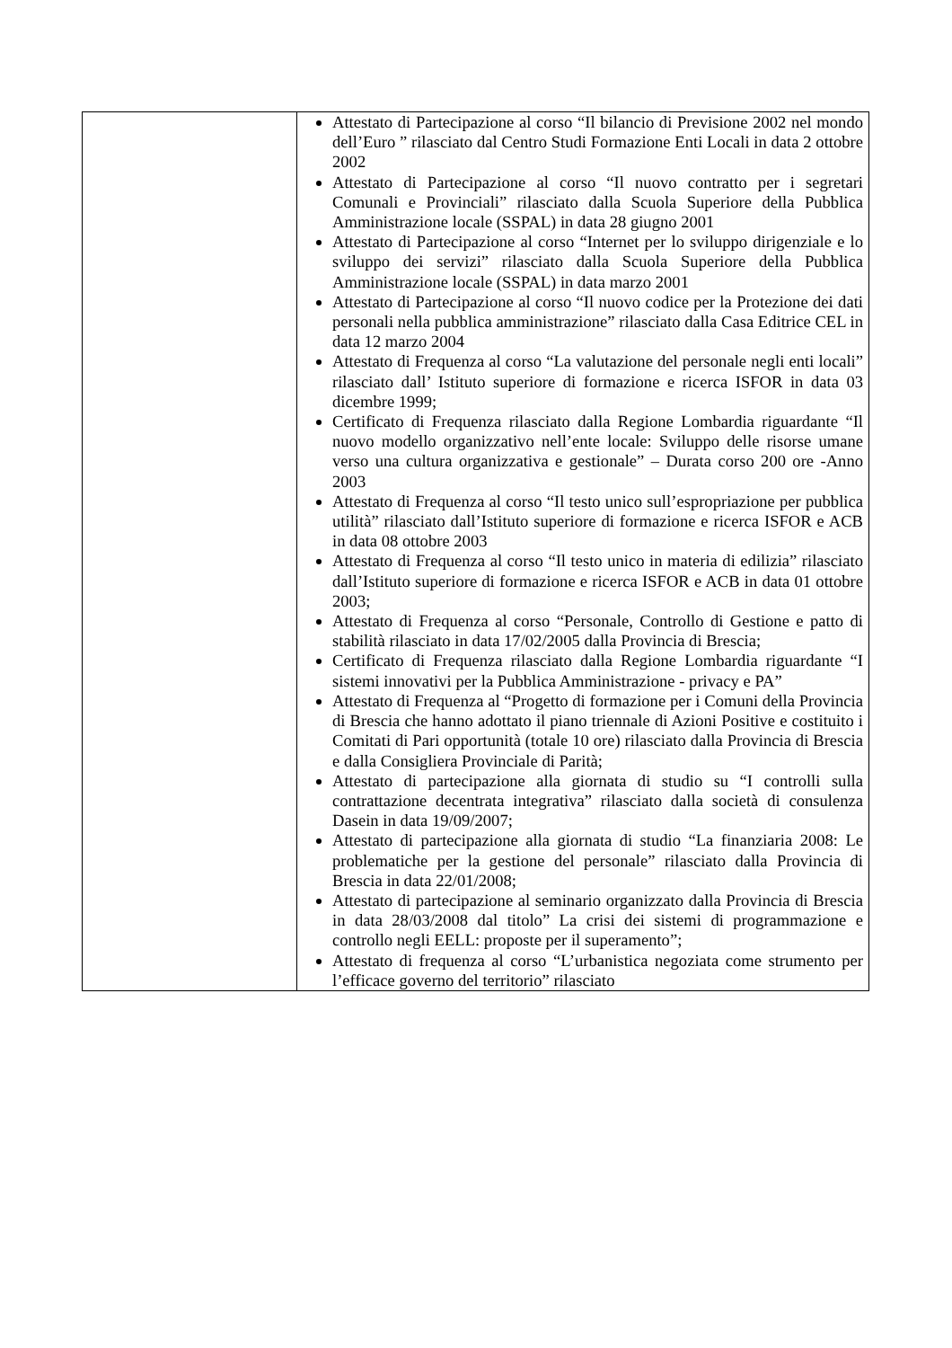| | Attestato di Partecipazione al corso “Il bilancio di Previsione 2002 nel mondo dell’Euro ” rilasciato dal Centro Studi Formazione Enti Locali in data 2 ottobre 2002 Attestato di Partecipazione al corso “Il nuovo contratto per i segretari Comunali e Provinciali” rilasciato dalla Scuola Superiore della Pubblica Amministrazione locale (SSPAL) in data 28 giugno 2001 Attestato di Partecipazione al corso “Internet per lo sviluppo dirigenziale e lo sviluppo dei servizi” rilasciato dalla Scuola Superiore della Pubblica Amministrazione locale (SSPAL) in data marzo 2001 Attestato di Partecipazione al corso “Il nuovo codice per la Protezione dei dati personali nella pubblica amministrazione” rilasciato dalla Casa Editrice CEL in data 12 marzo 2004 Attestato di Frequenza al corso “La valutazione del personale negli enti locali” rilasciato dall’ Istituto superiore di formazione e ricerca ISFOR in data 03 dicembre 1999; Certificato di Frequenza rilasciato dalla Regione Lombardia riguardante “Il nuovo modello organizzativo nell’ente locale: Sviluppo delle risorse umane verso una cultura organizzativa e gestionale” – Durata corso 200 ore -Anno 2003 Attestato di Frequenza al corso “Il testo unico sull’espropriazione per pubblica utilità” rilasciato dall’Istituto superiore di formazione e ricerca ISFOR e ACB in data 08 ottobre 2003 Attestato di Frequenza al corso “Il testo unico in materia di edilizia” rilasciato dall’Istituto superiore di formazione e ricerca ISFOR e ACB in data 01 ottobre 2003; Attestato di Frequenza al corso “Personale, Controllo di Gestione e patto di stabilità rilasciato in data 17/02/2005 dalla Provincia di Brescia; Certificato di Frequenza rilasciato dalla Regione Lombardia riguardante “I sistemi innovativi per la Pubblica Amministrazione - privacy e PA” Attestato di Frequenza al “Progetto di formazione per i Comuni della Provincia di Brescia che hanno adottato il piano triennale di Azioni Positive e costituito i Comitati di Pari opportunità (totale 10 ore) rilasciato dalla Provincia di Brescia e dalla Consigliera Provinciale di Parità; Attestato di partecipazione alla giornata di studio su “I controlli sulla contrattazione decentrata integrativa” rilasciato dalla società di consulenza Dasein in data 19/09/2007; Attestato di partecipazione alla giornata di studio “La finanziaria 2008: Le problematiche per la gestione del personale” rilasciato dalla Provincia di Brescia in data 22/01/2008; Attestato di partecipazione al seminario organizzato dalla Provincia di Brescia in data 28/03/2008 dal titolo” La crisi dei sistemi di programmazione e controllo negli EELL: proposte per il superamento”; Attestato di frequenza al corso “L’urbanistica negoziata come strumento per l’efficace governo del territorio” rilasciato |